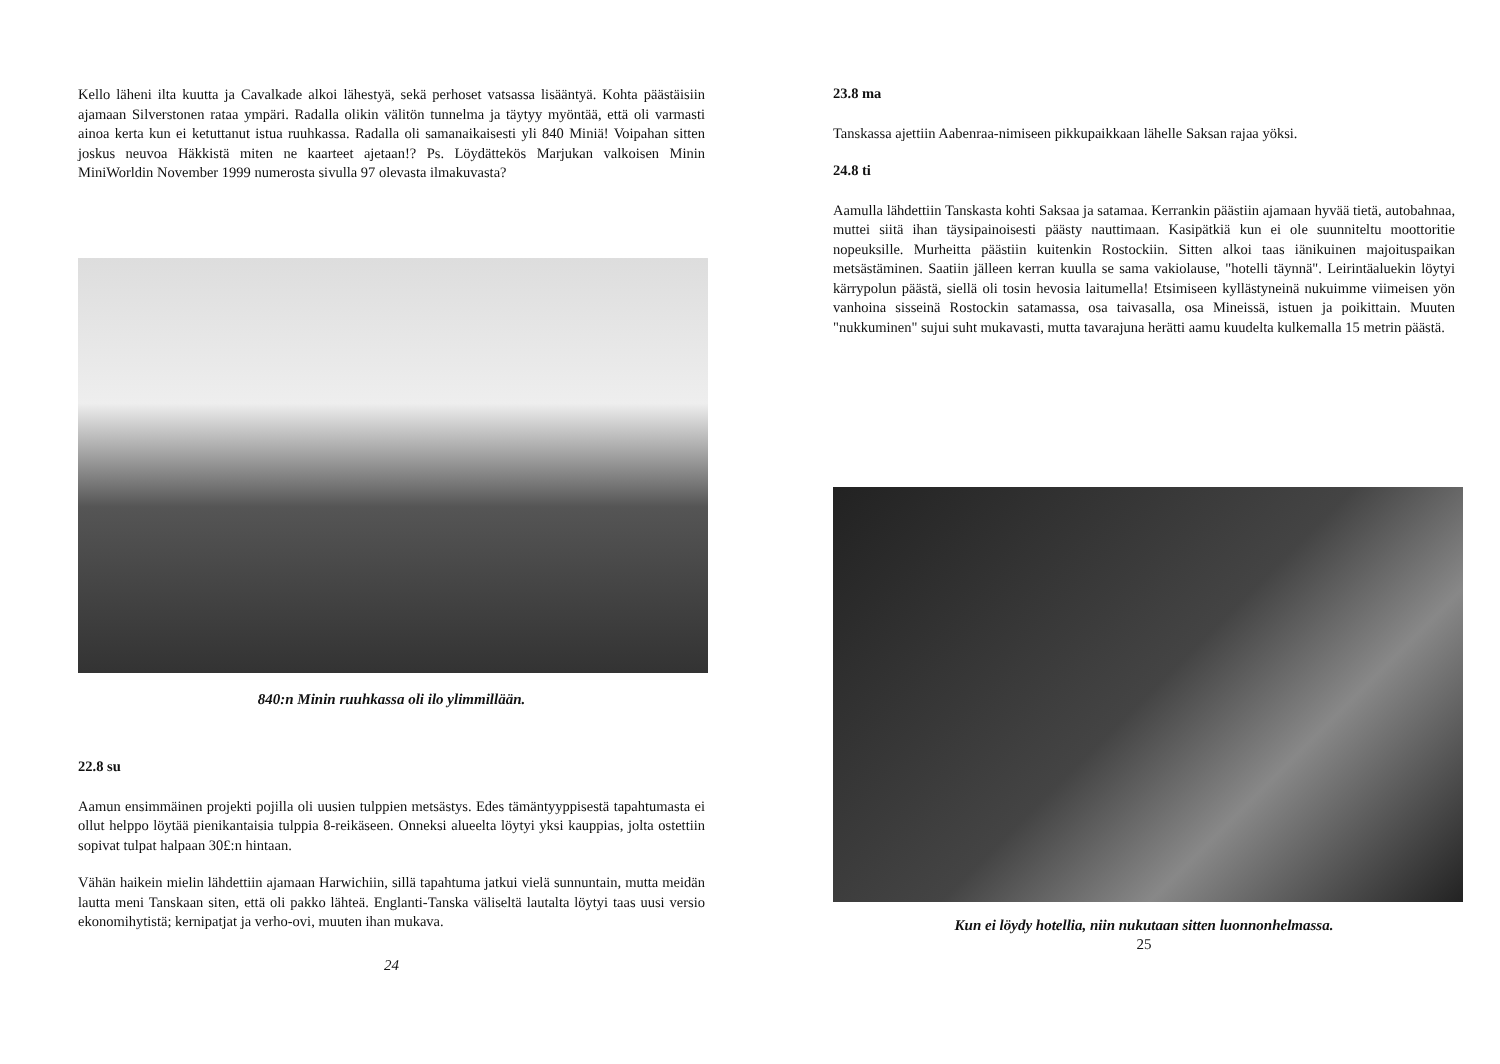Kello läheni ilta kuutta ja Cavalkade alkoi lähestyä, sekä perhoset vatsassa lisääntyä. Kohta päästäisiin ajamaan Silverstonen rataa ympäri. Radalla olikin välitön tunnelma ja täytyy myöntää, että oli varmasti ainoa kerta kun ei ketuttanut istua ruuhkassa. Radalla oli samanaikaisesti yli 840 Miniä! Voipahan sitten joskus neuvoa Häkkistä miten ne kaarteet ajetaan!? Ps. Löydättekös Marjukan valkoisen Minin MiniWorldin November 1999 numerosta sivulla 97 olevasta ilmakuvasta?
840:n Minin ruuhkassa oli ilo ylimmillään.
22.8 su
Aamun ensimmäinen projekti pojilla oli uusien tulppien metsästys. Edes tämäntyyppisestä tapahtumasta ei ollut helppo löytää pienikantaisia tulppia 8-reikäseen. Onneksi alueelta löytyi yksi kauppias, jolta ostettiin sopivat tulpat halpaan 30£:n hintaan.
Vähän haikein mielin lähdettiin ajamaan Harwichiin, sillä tapahtuma jatkui vielä sunnuntain, mutta meidän lautta meni Tanskaan siten, että oli pakko lähteä. Englanti-Tanska väliseltä lautalta löytyi taas uusi versio ekonomihytistä; kernipatjat ja verho-ovi, muuten ihan mukava.
24
23.8 ma
Tanskassa ajettiin Aabenraa-nimiseen pikkupaikkaan lähelle Saksan rajaa yöksi.
24.8 ti
Aamulla lähdettiin Tanskasta kohti Saksaa ja satamaa. Kerrankin päästiin ajamaan hyvää tietä, autobahnaa, muttei siitä ihan täysipainoisesti päästy nauttimaan. Kasipätkiä kun ei ole suunniteltu moottoritie nopeuksille. Murheitta päästiin kuitenkin Rostockiin. Sitten alkoi taas iänikuinen majoituspaikan metsästäminen. Saatiin jälleen kerran kuulla se sama vakiolause, "hotelli täynnä". Leirintäaluekin löytyi kärrypolun päästä, siellä oli tosin hevosia laitumella! Etsimiseen kyllästyneinä nukuimme viimeisen yön vanhoina sisseinä Rostockin satamassa, osa taivasalla, osa Mineissä, istuen ja poikittain. Muuten "nukkuminen" sujui suht mukavasti, mutta tavarajuna herätti aamu kuudelta kulkemalla 15 metrin päästä.
Kun ei löydy hotellia, niin nukutaan sitten luonnonhelmassa.
25